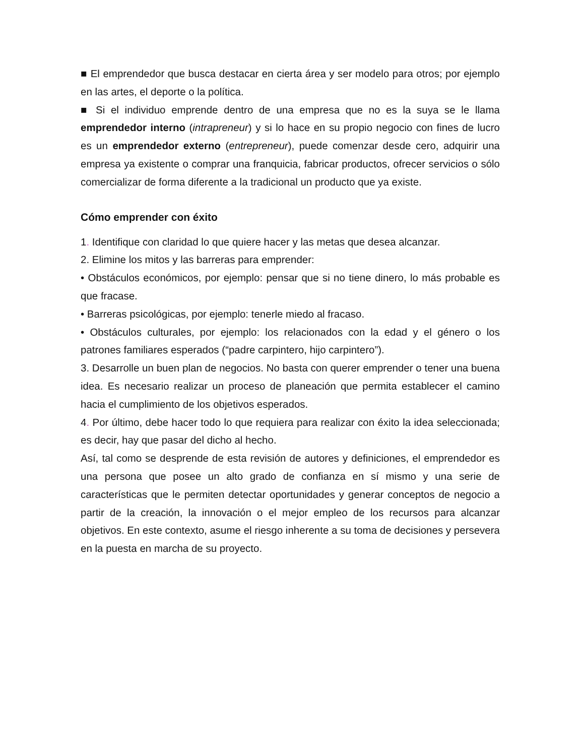■ El emprendedor que busca destacar en cierta área y ser modelo para otros; por ejemplo en las artes, el deporte o la política.
■ Si el individuo emprende dentro de una empresa que no es la suya se le llama emprendedor interno (intrapreneur) y si lo hace en su propio negocio con fines de lucro es un emprendedor externo (entrepreneur), puede comenzar desde cero, adquirir una empresa ya existente o comprar una franquicia, fabricar productos, ofrecer servicios o sólo comercializar de forma diferente a la tradicional un producto que ya existe.
Cómo emprender con éxito
1. Identifique con claridad lo que quiere hacer y las metas que desea alcanzar.
2. Elimine los mitos y las barreras para emprender:
• Obstáculos económicos, por ejemplo: pensar que si no tiene dinero, lo más probable es que fracase.
• Barreras psicológicas, por ejemplo: tenerle miedo al fracaso.
• Obstáculos culturales, por ejemplo: los relacionados con la edad y el género o los patrones familiares esperados (“padre carpintero, hijo carpintero”).
3. Desarrolle un buen plan de negocios. No basta con querer emprender o tener una buena idea. Es necesario realizar un proceso de planeación que permita establecer el camino hacia el cumplimiento de los objetivos esperados.
4. Por último, debe hacer todo lo que requiera para realizar con éxito la idea seleccionada; es decir, hay que pasar del dicho al hecho.
Así, tal como se desprende de esta revisión de autores y definiciones, el emprendedor es una persona que posee un alto grado de confianza en sí mismo y una serie de características que le permiten detectar oportunidades y generar conceptos de negocio a partir de la creación, la innovación o el mejor empleo de los recursos para alcanzar objetivos. En este contexto, asume el riesgo inherente a su toma de decisiones y persevera en la puesta en marcha de su proyecto.